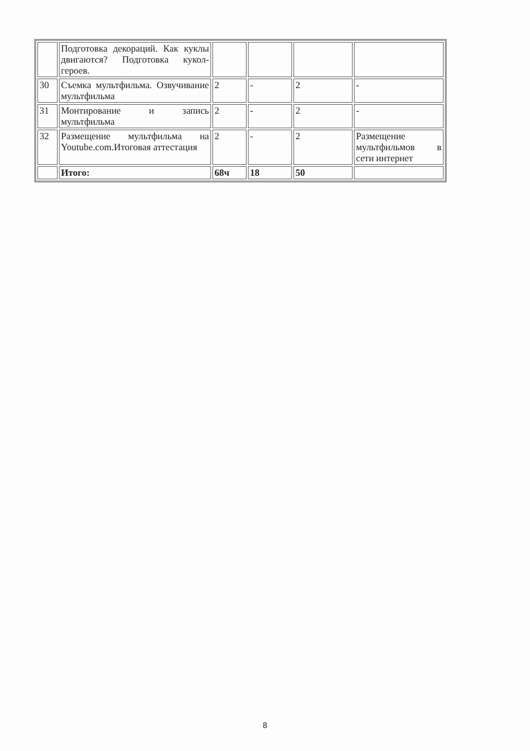| | Подготовка декораций. Как куклы двигаются? Подготовка кукол-героев. | | | | |
| 30 | Съемка мультфильма. Озвучивание мультфильма | 2 | - | 2 | - |
| 31 | Монтирование и запись мультфильма | 2 | - | 2 | - |
| 32 | Размещение мультфильма на Youtube.com.Итоговая аттестация | 2 | - | 2 | Размещение мультфильмов в сети интернет |
| | Итого: | 68ч | 18 | 50 | |
8